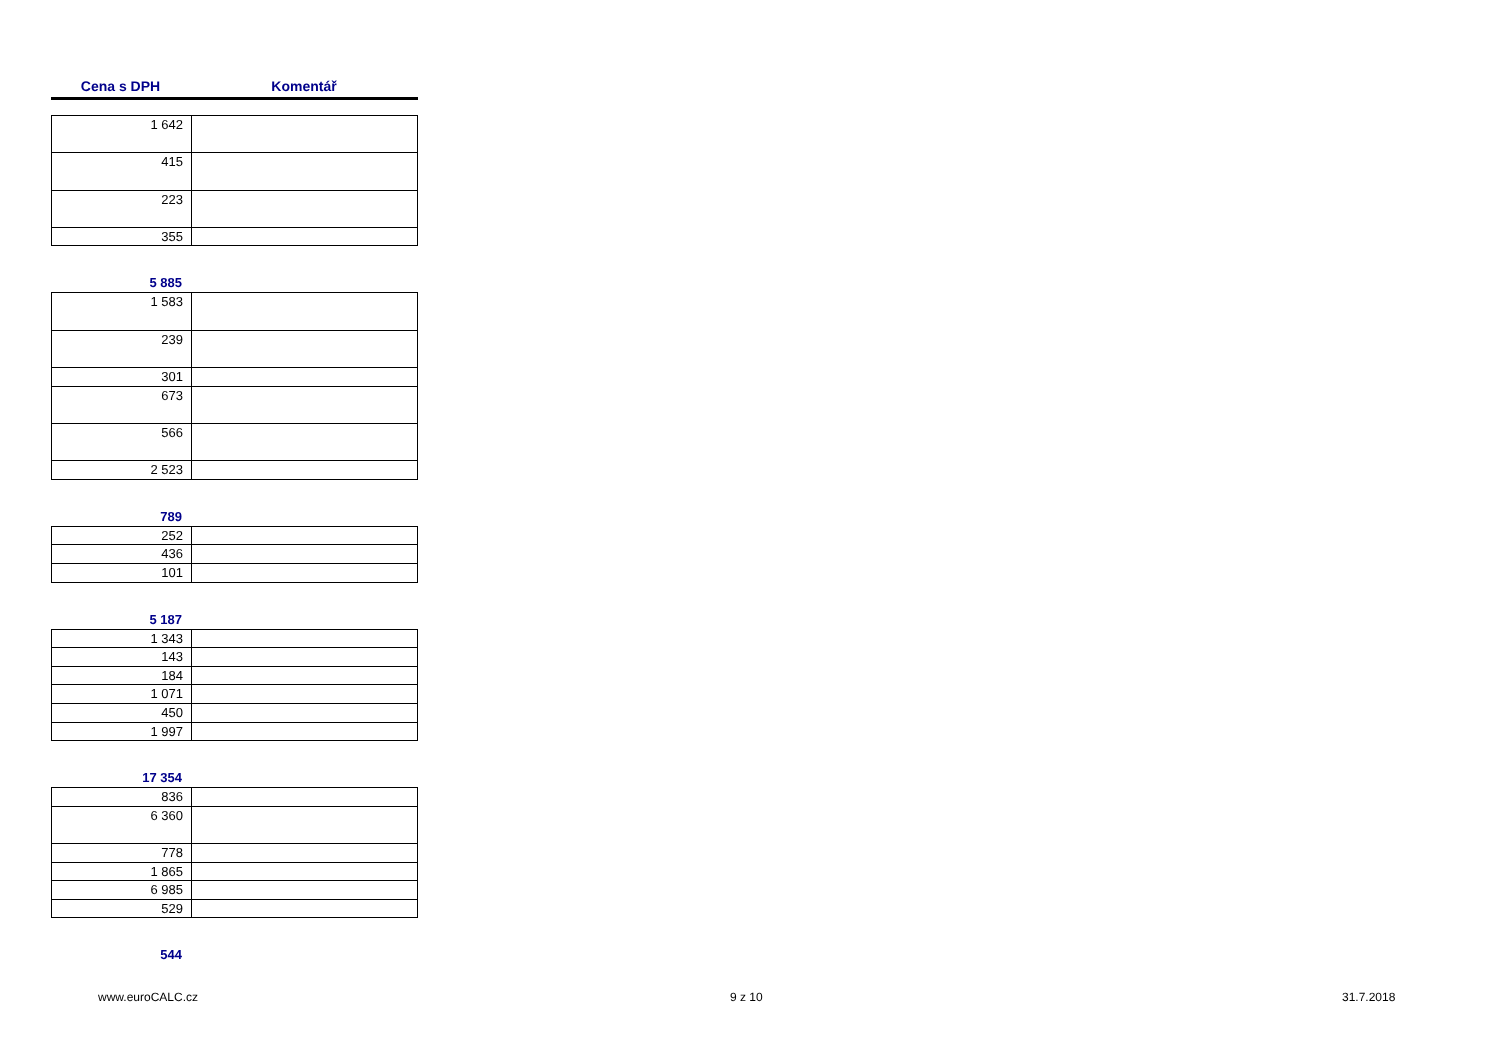Cena s DPH Komentář
| 1 642 | |
| 415 | |
| 223 | |
| 355 | |
5 885
| 1 583 | |
| 239 | |
| 301 | |
| 673 | |
| 566 | |
| 2 523 | |
789
| 252 | |
| 436 | |
| 101 | |
5 187
| 1 343 | |
| 143 | |
| 184 | |
| 1 071 | |
| 450 | |
| 1 997 | |
17 354
| 836 | |
| 6 360 | |
| 778 | |
| 1 865 | |
| 6 985 | |
| 529 | |
544
www.euroCALC.cz 9 z 10 31.7.2018